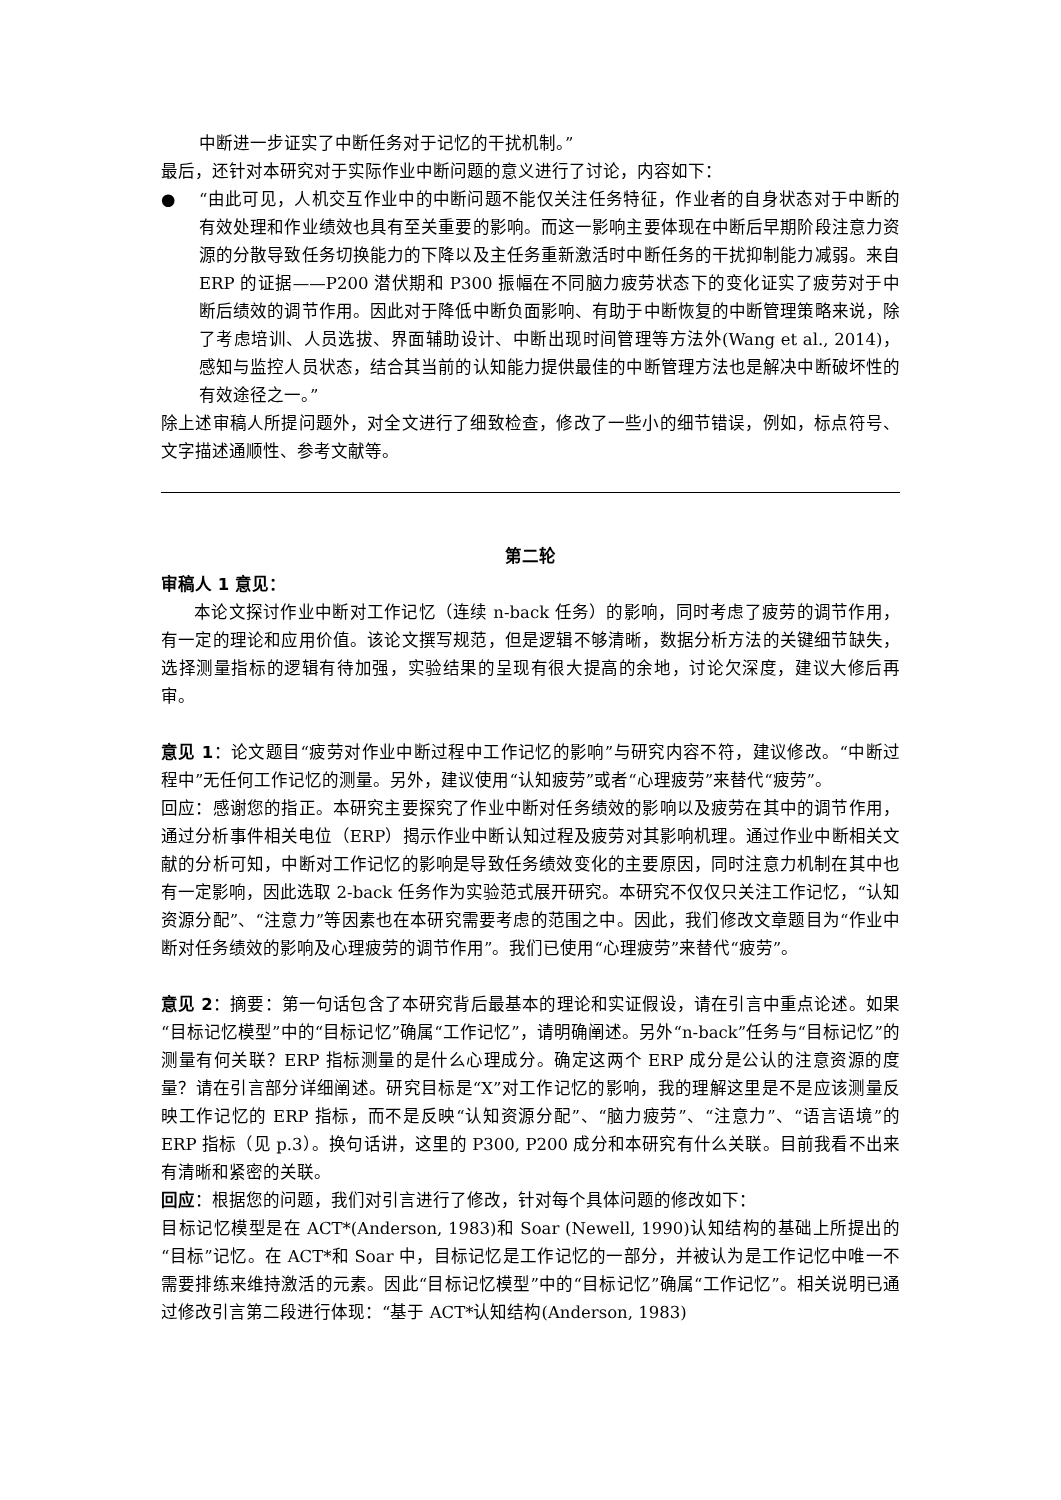中断进一步证实了中断任务对于记忆的干扰机制。”
最后，还针对本研究对于实际作业中断问题的意义进行了讨论，内容如下：
● “由此可见，人机交互作业中的中断问题不能仅关注任务特征，作业者的自身状态对于中断的有效处理和作业绩效也具有至关重要的影响。而这一影响主要体现在中断后早期阶段注意力资源的分散导致任务切换能力的下降以及主任务重新激活时中断任务的干扰抑制能力减弱。来自 ERP 的证据——P200 潜伏期和 P300 振幅在不同脑力疲劳状态下的变化证实了疲劳对于中断后绩效的调节作用。因此对于降低中断负面影响、有助于中断恢复的中断管理策略来说，除了考虑培训、人员选拔、界面辅助设计、中断出现时间管理等方法外(Wang et al., 2014)，感知与监控人员状态，结合其当前的认知能力提供最佳的中断管理方法也是解决中断破坏性的有效途径之一。”
除上述审稿人所提问题外，对全文进行了细致检查，修改了一些小的细节错误，例如，标点符号、文字描述通顺性、参考文献等。
第二轮
审稿人 1 意见：
本论文探讨作业中断对工作记忆（连续 n-back 任务）的影响，同时考虑了疲劳的调节作用，有一定的理论和应用价值。该论文撰写规范，但是逻辑不够清晰，数据分析方法的关键细节缺失，选择测量指标的逻辑有待加强，实验结果的呈现有很大提高的余地，讨论欠深度，建议大修后再审。
意见 1：论文题目“疲劳对作业中断过程中工作记忆的影响”与研究内容不符，建议修改。“中断过程中”无任何工作记忆的测量。另外，建议使用“认知疲劳”或者“心理疲劳”来替代“疲劳”。
回应：感谢您的指正。本研究主要探究了作业中断对任务绩效的影响以及疲劳在其中的调节作用，通过分析事件相关电位（ERP）揭示作业中断认知过程及疲劳对其影响机理。通过作业中断相关文献的分析可知，中断对工作记忆的影响是导致任务绩效变化的主要原因，同时注意力机制在其中也有一定影响，因此选取 2-back 任务作为实验范式展开研究。本研究不仅仅只关注工作记忆，“认知资源分配”、“注意力”等因素也在本研究需要考虑的范围之中。因此，我们修改文章题目为“作业中断对任务绩效的影响及心理疲劳的调节作用”。我们已使用“心理疲劳”来替代“疲劳”。
意见 2：摘要：第一句话包含了本研究背后最基本的理论和实证假设，请在引言中重点论述。如果“目标记忆模型”中的“目标记忆”确属“工作记忆”，请明确阐述。另外“n-back”任务与“目标记忆”的测量有何关联？ERP 指标测量的是什么心理成分。确定这两个 ERP 成分是公认的注意资源的度量？请在引言部分详细阐述。研究目标是“X”对工作记忆的影响，我的理解这里是不是应该测量反映工作记忆的 ERP 指标，而不是反映“认知资源分配”、“脑力疲劳”、“注意力”、“语言语境”的 ERP 指标（见 p.3）。换句话讲，这里的 P300, P200 成分和本研究有什么关联。目前我看不出来有清晰和紧密的关联。
回应：根据您的问题，我们对引言进行了修改，针对每个具体问题的修改如下：
目标记忆模型是在 ACT*(Anderson, 1983)和 Soar (Newell, 1990)认知结构的基础上所提出的“目标”记忆。在 ACT*和 Soar 中，目标记忆是工作记忆的一部分，并被认为是工作记忆中唯一不需要排练来维持激活的元素。因此“目标记忆模型”中的“目标记忆”确属“工作记忆”。相关说明已通过修改引言第二段进行体现：“基于 ACT*认知结构(Anderson, 1983)